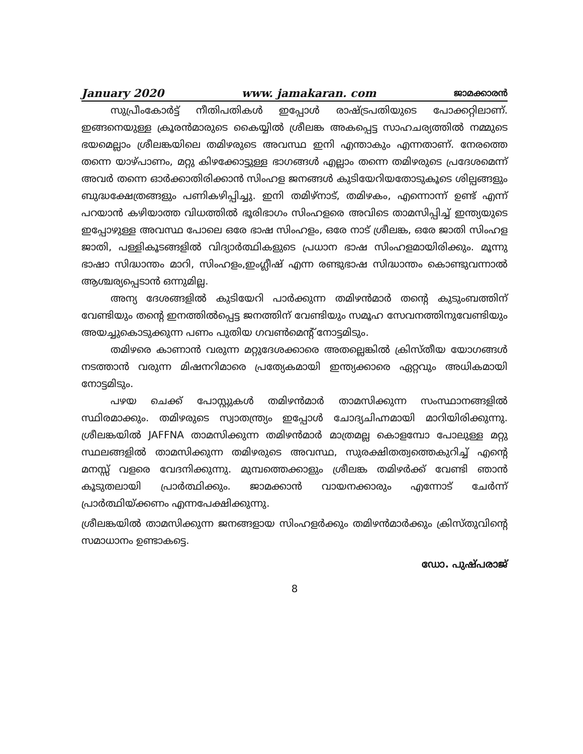January 2020 www. jamakaran. com ജാമക്കാരൻ
സുപ്രീംകോർട്ട് നീതിപതികൾ ഇപ്പോൾ രാഷ്ട്രപതിയുടെ പോക്കറ്റിലാണ്. ഇങ്ങനെയുള്ള ക്രൂരൻമാരുടെ കൈയ്യിൽ ശ്രീലങ്ക അകപ്പെട്ട സാഹചര്യത്തിൽ നമ്മുടെ ഭയമെല്ലാം ശ്രീലങ്കയിലെ തമിഴരുടെ അവസ്ഥ ഇനി എന്താകും എന്നതാണ്. നേരത്തെ തന്നെ യാഴ്പാണം, മറ്റു കിഴക്കോട്ടുള്ള ഭാഗങ്ങൾ എല്ലാം തന്നെ തമിഴരുടെ പ്രദേശമെന്ന് അവർ തന്നെ ഓർക്കാതിരിക്കാൻ സിംഹള ജനങ്ങൾ കുടിയേറിയതോടുകൂടെ ശില്പങ്ങളും ബുദ്ധക്ഷേത്രങ്ങളും പണികഴിപ്പിച്ചു. ഇനി തമിഴ്നാട്, തമിഴകം, എന്നൊന്ന് ഉണ്ട് എന്ന് പറയാൻ കഴിയാത്ത വിധത്തിൽ ഭൂരിഭാഗം സിംഹളരെ അവിടെ താമസിപ്പിച്ച് ഇന്ത്യയുടെ ഇപ്പോഴുള്ള അവസ്ഥ പോലെ ഒരേ ഭാഷ സിംഹളം, ഒരേ നാട് ശ്രീലങ്ക, ഒരേ ജാതി സിംഹള ജാതി, പള്ളികൂടങ്ങളിൽ വിദ്യാർത്ഥികളുടെ പ്രധാന ഭാഷ സിംഹളമായിരിക്കും. മൂന്നു ഭാഷാ സിദ്ധാന്തം മാറി, സിംഹളം,ഇംഗ്ലീഷ് എന്ന രണ്ടുഭാഷ സിദ്ധാന്തം കൊണ്ടുവന്നാൽ ആശ്ചര്യപ്പെടാൻ ഒന്നുമില്ല.
അന്യ ദേശങ്ങളിൽ കുടിയേറി പാർക്കുന്ന തമിഴൻമാർ തന്റെ കുടുംബത്തിന് വേണ്ടിയും തന്റെ ഇനത്തിൽപ്പെട്ട ജനത്തിന് വേണ്ടിയും സമൂഹ സേവനത്തിനുവേണ്ടിയും അയച്ചുകൊടുക്കുന്ന പണം പുതിയ ഗവൺമെന്റ് നോട്ടമിടും.
തമിഴരെ കാണാൻ വരുന്ന മറ്റുദേശക്കാരെ അതല്ലെങ്കിൽ ക്രിസ്തീയ യോഗങ്ങൾ നടത്താൻ വരുന്ന മിഷനറിമാരെ പ്രത്യേകമായി ഇന്ത്യക്കാരെ ഏറ്റവും അധികമായി നോട്ടമിടും.
പഴയ ചെക്ക് പോസ്റ്റുകൾ തമിഴൻമാർ താമസിക്കുന്ന സംസ്ഥാനങ്ങളിൽ സ്ഥിരമാക്കും. തമിഴരുടെ സ്വാതന്ത്ര്യം ഇപ്പോൾ ചോദ്യചിഹ്നമായി മാറിയിരിക്കുന്നു. ശ്രീലങ്കയിൽ JAFFNA താമസിക്കുന്ന തമിഴൻമാർ മാത്രമല്ല കൊളമ്പോ പോലുള്ള മറ്റു സ്ഥലങ്ങളിൽ താമസിക്കുന്ന തമിഴരുടെ അവസ്ഥ, സുരക്ഷിതത്വത്തെകുറിച്ച് എന്റെ മനസ്സ് വളരെ വേദനിക്കുന്നു. മുമ്പത്തെക്കാളും ശ്രീലങ്ക തമിഴർക്ക് വേണ്ടി ഞാൻ കൂടുതലായി പ്രാർത്ഥിക്കും. ജാമക്കാൻ വായനക്കാരും എന്നോട് ചേർന്ന് പ്രാർത്ഥിയ്ക്കണം എന്നപേക്ഷിക്കുന്നു.
ശ്രീലങ്കയിൽ താമസിക്കുന്ന ജനങ്ങളായ സിംഹളർക്കും തമിഴൻമാർക്കും ക്രിസ്തുവിന്റെ സമാധാനം ഉണ്ടാകട്ടെ.
ഡോ. പുഷ്പരാജ്
8